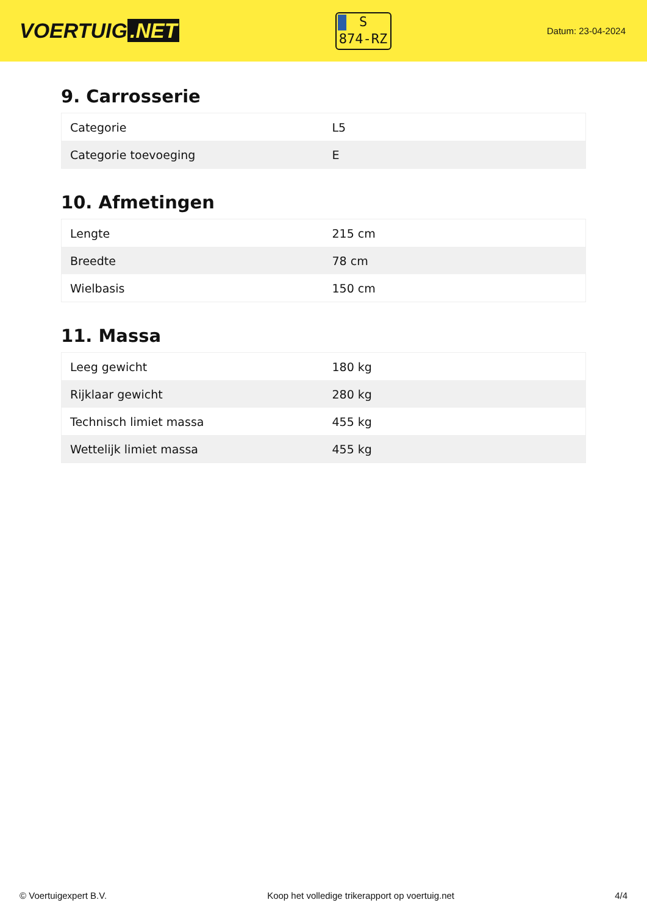VOERTUIG.NET
S
874-RZ
Datum: 23-04-2024
9. Carrosserie
| Categorie | L5 |
| Categorie toevoeging | E |
10. Afmetingen
| Lengte | 215 cm |
| Breedte | 78 cm |
| Wielbasis | 150 cm |
11. Massa
| Leeg gewicht | 180 kg |
| Rijklaar gewicht | 280 kg |
| Technisch limiet massa | 455 kg |
| Wettelijk limiet massa | 455 kg |
© Voertuigexpert B.V. Koop het volledige trikerapport op voertuig.net 4/4